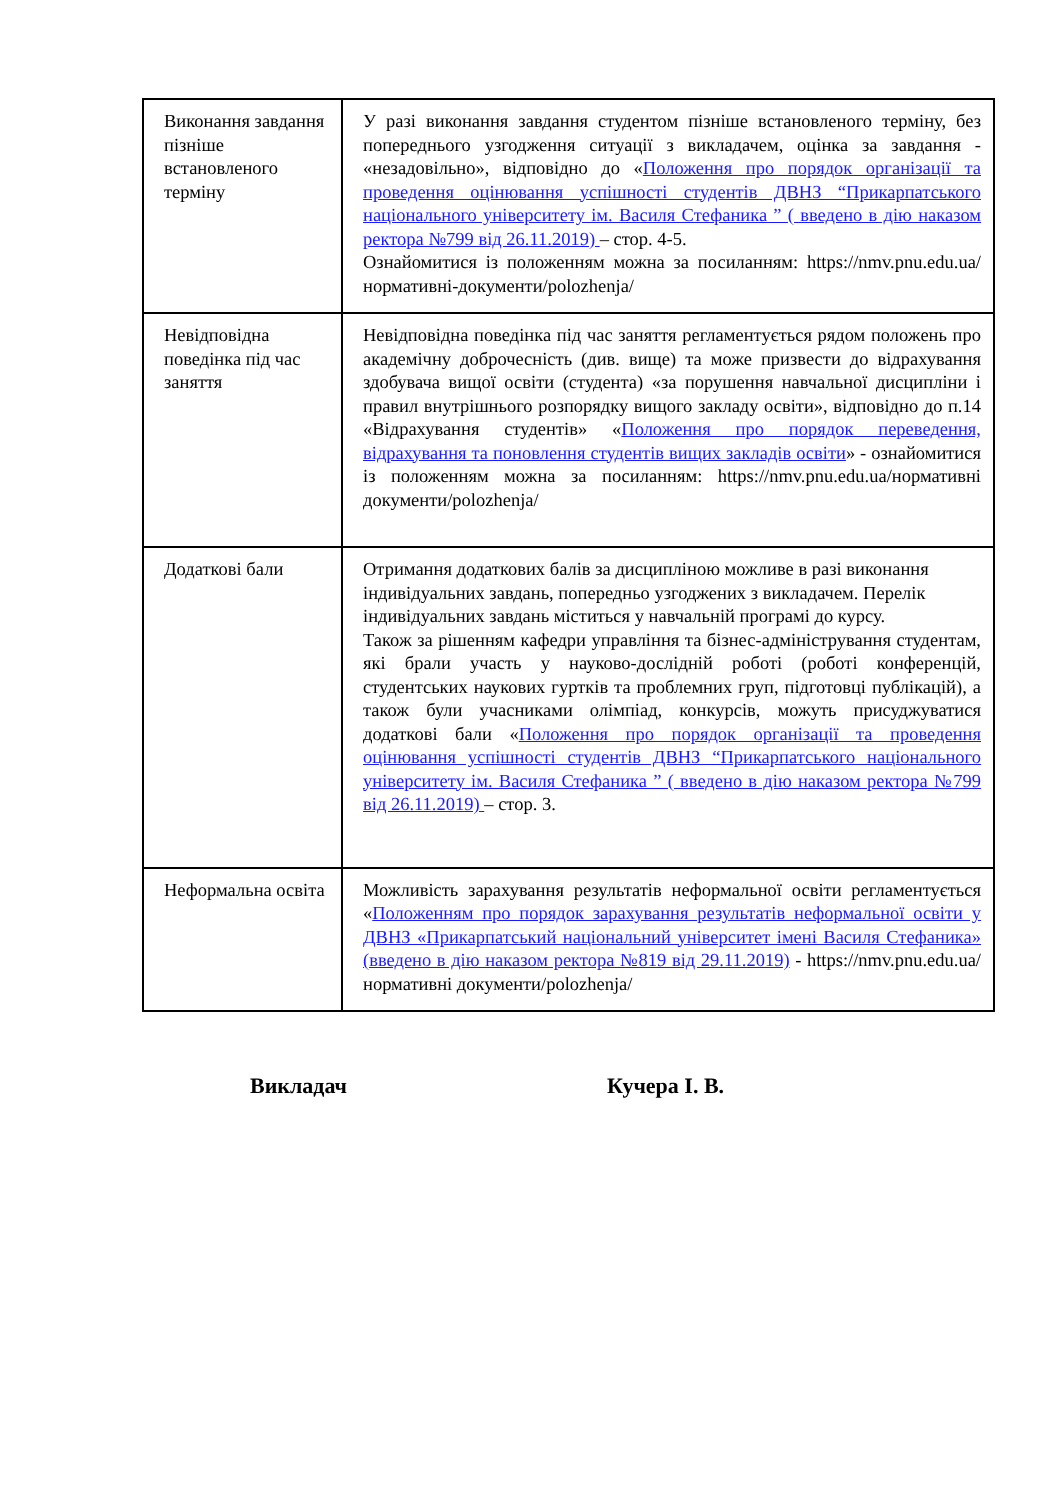| Виконання завдання пізніше встановленого терміну | У разі виконання завдання студентом пізніше встановленого терміну, без попереднього узгодження ситуації з викладачем, оцінка за завдання - «незадовільно», відповідно до « Положення про порядок організації та проведення оцінювання успішності студентів ДВНЗ “Прикарпатського національного університету ім. Василя Стефаника ” ( введено в дію наказом ректора №799 від 26.11.2019) – стор. 4-5. Ознайомитися із положенням можна за посиланням: https://nmv.pnu.edu.ua/нормативні-документи/polozhenja/ |
| Невідповідна поведінка під час заняття | Невідповідна поведінка під час заняття регламентується рядом положень про академічну доброчесність (див. вище) та може призвести до відрахування здобувача вищої освіти (студента) «за порушення навчальної дисципліни і правил внутрішнього розпорядку вищого закладу освіти», відповідно до п.14 «Відрахування студентів» « Положення про порядок переведення, відрахування та поновлення студентів вищих закладів освіти » - ознайомитися із положенням можна за посиланням: https://nmv.pnu.edu.ua/нормативні документи/polozhenja/ |
| Додаткові бали | Отримання додаткових балів за дисципліною можливе в разі виконання індивідуальних завдань, попередньо узгоджених з викладачем. Перелік індивідуальних завдань міститься у навчальній програмі до курсу. Також за рішенням кафедри управління та бізнес-адміністрування студентам, які брали участь у науково-дослідній роботі (роботі конференцій, студентських наукових гуртків та проблемних груп, підготовці публікацій), а також були учасниками олімпіад, конкурсів, можуть присуджуватися додаткові бали « Положення про порядок організації та проведення оцінювання успішності студентів ДВНЗ “Прикарпатського національного університету ім. Василя Стефаника ” ( введено в дію наказом ректора №799 від 26.11.2019) – стор. 3. |
| Неформальна освіта | Можливість зарахування результатів неформальної освіти регламентується « Положенням про порядок зарахування результатів неформальної освіти у ДВНЗ «Прикарпатський національний університет імені Василя Стефаника» (введено в дію наказом ректора №819 від 29.11.2019) - https://nmv.pnu.edu.ua/нормативні документи/polozhenja/ |
Викладач Кучера І. В.